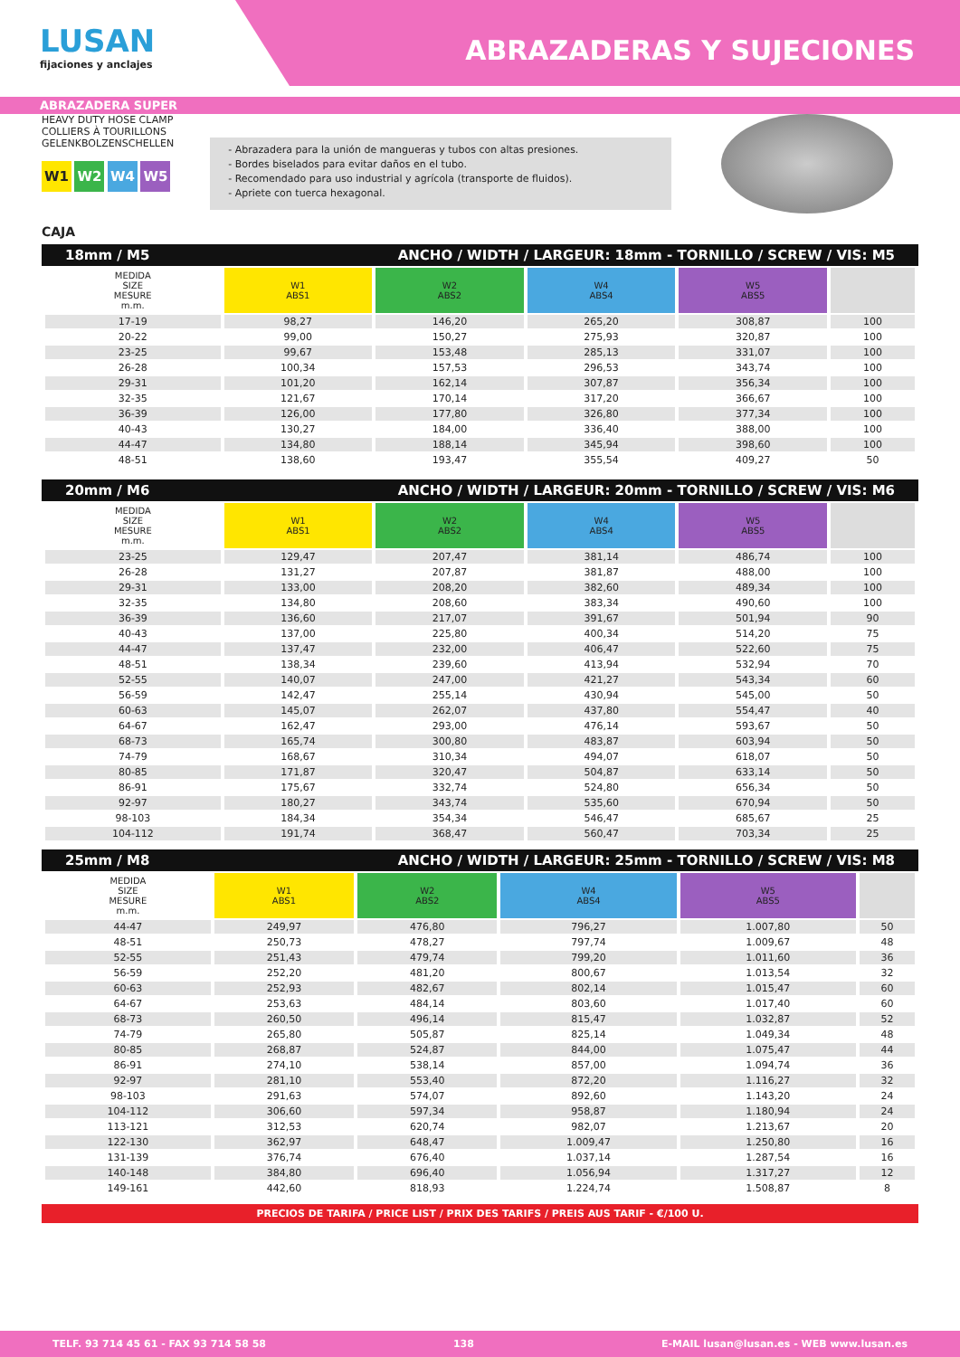LUSAN
fijaciones y anclajes
ABRAZADERAS Y SUJECIONES
ABRAZADERA SUPER
HEAVY DUTY HOSE CLAMP
COLLIERS À TOURILLONS
GELENKBOLZENSCHELLEN
W1 W2 W4 W5
- Abrazadera para la unión de mangueras y tubos con altas presiones.
- Bordes biselados para evitar daños en el tubo.
- Recomendado para uso industrial y agrícola (transporte de fluidos).
- Apriete con tuerca hexagonal.
CAJA
18mm / M5 ANCHO / WIDTH / LARGEUR: 18mm - TORNILLO / SCREW / VIS: M5
| MEDIDA SIZE MESURE m.m. | W1 ABS1 | W2 ABS2 | W4 ABS4 | W5 ABS5 | |
| --- | --- | --- | --- | --- | --- |
| 17-19 | 98,27 | 146,20 | 265,20 | 308,87 | 100 |
| 20-22 | 99,00 | 150,27 | 275,93 | 320,87 | 100 |
| 23-25 | 99,67 | 153,48 | 285,13 | 331,07 | 100 |
| 26-28 | 100,34 | 157,53 | 296,53 | 343,74 | 100 |
| 29-31 | 101,20 | 162,14 | 307,87 | 356,34 | 100 |
| 32-35 | 121,67 | 170,14 | 317,20 | 366,67 | 100 |
| 36-39 | 126,00 | 177,80 | 326,80 | 377,34 | 100 |
| 40-43 | 130,27 | 184,00 | 336,40 | 388,00 | 100 |
| 44-47 | 134,80 | 188,14 | 345,94 | 398,60 | 100 |
| 48-51 | 138,60 | 193,47 | 355,54 | 409,27 | 50 |
20mm / M6 ANCHO / WIDTH / LARGEUR: 20mm - TORNILLO / SCREW / VIS: M6
| MEDIDA SIZE MESURE m.m. | W1 ABS1 | W2 ABS2 | W4 ABS4 | W5 ABS5 | |
| --- | --- | --- | --- | --- | --- |
| 23-25 | 129,47 | 207,47 | 381,14 | 486,74 | 100 |
| 26-28 | 131,27 | 207,87 | 381,87 | 488,00 | 100 |
| 29-31 | 133,00 | 208,20 | 382,60 | 489,34 | 100 |
| 32-35 | 134,80 | 208,60 | 383,34 | 490,60 | 100 |
| 36-39 | 136,60 | 217,07 | 391,67 | 501,94 | 90 |
| 40-43 | 137,00 | 225,80 | 400,34 | 514,20 | 75 |
| 44-47 | 137,47 | 232,00 | 406,47 | 522,60 | 75 |
| 48-51 | 138,34 | 239,60 | 413,94 | 532,94 | 70 |
| 52-55 | 140,07 | 247,00 | 421,27 | 543,34 | 60 |
| 56-59 | 142,47 | 255,14 | 430,94 | 545,00 | 50 |
| 60-63 | 145,07 | 262,07 | 437,80 | 554,47 | 40 |
| 64-67 | 162,47 | 293,00 | 476,14 | 593,67 | 50 |
| 68-73 | 165,74 | 300,80 | 483,87 | 603,94 | 50 |
| 74-79 | 168,67 | 310,34 | 494,07 | 618,07 | 50 |
| 80-85 | 171,87 | 320,47 | 504,87 | 633,14 | 50 |
| 86-91 | 175,67 | 332,74 | 524,80 | 656,34 | 50 |
| 92-97 | 180,27 | 343,74 | 535,60 | 670,94 | 50 |
| 98-103 | 184,34 | 354,34 | 546,47 | 685,67 | 25 |
| 104-112 | 191,74 | 368,47 | 560,47 | 703,34 | 25 |
25mm / M8 ANCHO / WIDTH / LARGEUR: 25mm - TORNILLO / SCREW / VIS: M8
| MEDIDA SIZE MESURE m.m. | W1 ABS1 | W2 ABS2 | W4 ABS4 | W5 ABS5 | |
| --- | --- | --- | --- | --- | --- |
| 44-47 | 249,97 | 476,80 | 796,27 | 1.007,80 | 50 |
| 48-51 | 250,73 | 478,27 | 797,74 | 1.009,67 | 48 |
| 52-55 | 251,43 | 479,74 | 799,20 | 1.011,60 | 36 |
| 56-59 | 252,20 | 481,20 | 800,67 | 1.013,54 | 32 |
| 60-63 | 252,93 | 482,67 | 802,14 | 1.015,47 | 60 |
| 64-67 | 253,63 | 484,14 | 803,60 | 1.017,40 | 60 |
| 68-73 | 260,50 | 496,14 | 815,47 | 1.032,87 | 52 |
| 74-79 | 265,80 | 505,87 | 825,14 | 1.049,34 | 48 |
| 80-85 | 268,87 | 524,87 | 844,00 | 1.075,47 | 44 |
| 86-91 | 274,10 | 538,14 | 857,00 | 1.094,74 | 36 |
| 92-97 | 281,10 | 553,40 | 872,20 | 1.116,27 | 32 |
| 98-103 | 291,63 | 574,07 | 892,60 | 1.143,20 | 24 |
| 104-112 | 306,60 | 597,34 | 958,87 | 1.180,94 | 24 |
| 113-121 | 312,53 | 620,74 | 982,07 | 1.213,67 | 20 |
| 122-130 | 362,97 | 648,47 | 1.009,47 | 1.250,80 | 16 |
| 131-139 | 376,74 | 676,40 | 1.037,14 | 1.287,54 | 16 |
| 140-148 | 384,80 | 696,40 | 1.056,94 | 1.317,27 | 12 |
| 149-161 | 442,60 | 818,93 | 1.224,74 | 1.508,87 | 8 |
PRECIOS DE TARIFA / PRICE LIST / PRIX DES TARIFS / PREIS AUS TARIF - €/100 U.
TELF. 93 714 45 61 - FAX 93 714 58 58 138 E-MAIL lusan@lusan.es - WEB www.lusan.es